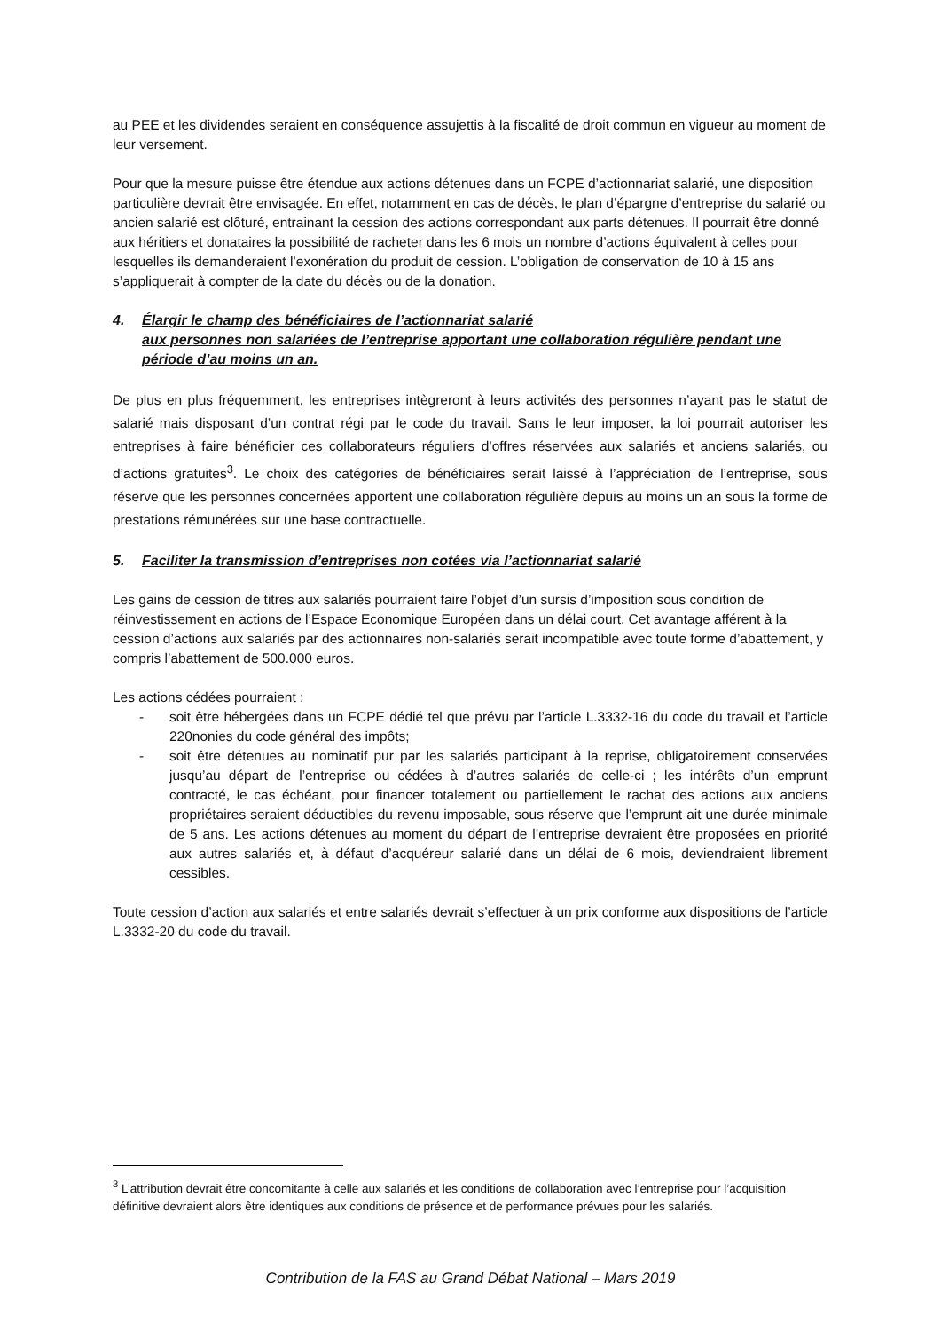au PEE et les dividendes seraient en conséquence assujettis à la fiscalité de droit commun en vigueur au moment de leur versement.
Pour que la mesure puisse être étendue aux actions détenues dans un FCPE d’actionnariat salarié, une disposition particulière devrait être envisagée. En effet, notamment en cas de décès, le plan d’épargne d’entreprise du salarié ou ancien salarié est clôturé, entrainant la cession des actions correspondant aux parts détenues. Il pourrait être donné aux héritiers et donataires la possibilité de racheter dans les 6 mois un nombre d’actions équivalent à celles pour lesquelles ils demanderaient l’exonération du produit de cession. L’obligation de conservation de 10 à 15 ans s’appliquerait à compter de la date du décès ou de la donation.
4. Élargir le champ des bénéficiaires de l’actionnariat salarié
aux personnes non salariées de l’entreprise apportant une collaboration régulière pendant une période d’au moins un an.
De plus en plus fréquemment, les entreprises intègreront à leurs activités des personnes n’ayant pas le statut de salarié mais disposant d’un contrat régi par le code du travail. Sans le leur imposer, la loi pourrait autoriser les entreprises à faire bénéficier ces collaborateurs réguliers d’offres réservées aux salariés et anciens salariés, ou d’actions gratuites<sup>3</sup>. Le choix des catégories de bénéficiaires serait laissé à l’appréciation de l’entreprise, sous réserve que les personnes concernées apportent une collaboration régulière depuis au moins un an sous la forme de prestations rémunérées sur une base contractuelle.
5. Faciliter la transmission d’entreprises non cotées via l’actionnariat salarié
Les gains de cession de titres aux salariés pourraient faire l’objet d’un sursis d’imposition sous condition de réinvestissement en actions de l’Espace Economique Européen dans un délai court. Cet avantage afférent à la cession d’actions aux salariés par des actionnaires non-salariés serait incompatible avec toute forme d’abattement, y compris l’abattement de 500.000 euros.
Les actions cédées pourraient :
- soit être hébergées dans un FCPE dédié tel que prévu par l’article L.3332-16 du code du travail et l’article 220nonies du code général des impôts;
- soit être détenues au nominatif pur par les salariés participant à la reprise, obligatoirement conservées jusqu’au départ de l’entreprise ou cédées à d’autres salariés de celle-ci ; les intérêts d’un emprunt contracté, le cas échéant, pour financer totalement ou partiellement le rachat des actions aux anciens propriétaires seraient déductibles du revenu imposable, sous réserve que l’emprunt ait une durée minimale de 5 ans. Les actions détenues au moment du départ de l’entreprise devraient être proposées en priorité aux autres salariés et, à défaut d’acquéreur salarié dans un délai de 6 mois, deviendraient librement cessibles.
Toute cession d’action aux salariés et entre salariés devrait s’effectuer à un prix conforme aux dispositions de l’article L.3332-20 du code du travail.
<sup>3</sup> L’attribution devrait être concomitante à celle aux salariés et les conditions de collaboration avec l’entreprise pour l’acquisition définitive devraient alors être identiques aux conditions de présence et de performance prévues pour les salariés.
Contribution de la FAS au Grand Débat National – Mars 2019